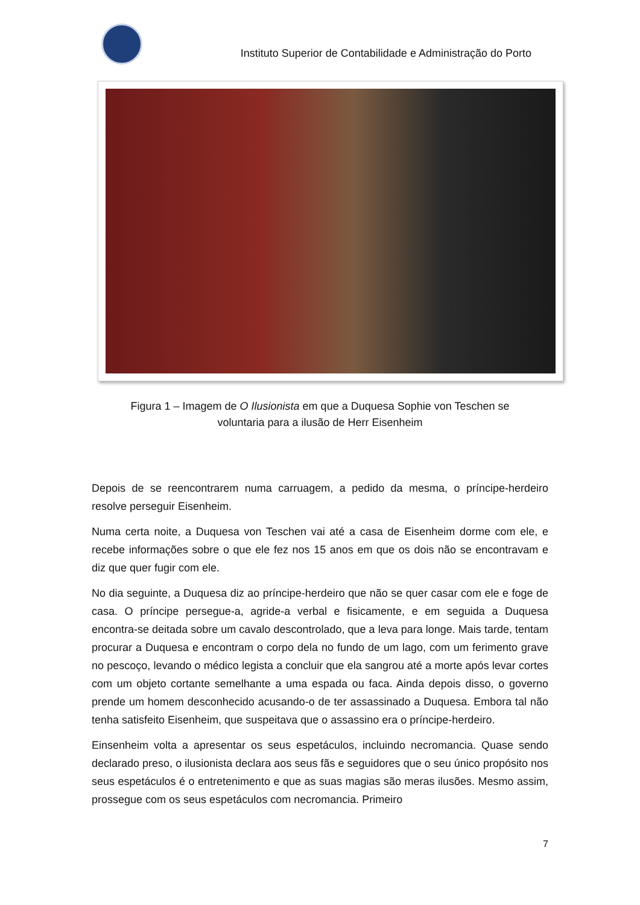Instituto Superior de Contabilidade e Administração do Porto
Figura 1 – Imagem de O Ilusionista em que a Duquesa Sophie von Teschen se voluntaria para a ilusão de Herr Eisenheim
Depois de se reencontrarem numa carruagem, a pedido da mesma, o príncipe-herdeiro resolve perseguir Eisenheim.
Numa certa noite, a Duquesa von Teschen vai até a casa de Eisenheim dorme com ele, e recebe informações sobre o que ele fez nos 15 anos em que os dois não se encontravam e diz que quer fugir com ele.
No dia seguinte, a Duquesa diz ao príncipe-herdeiro que não se quer casar com ele e foge de casa. O príncipe persegue-a, agride-a verbal e fisicamente, e em seguida a Duquesa encontra-se deitada sobre um cavalo descontrolado, que a leva para longe. Mais tarde, tentam procurar a Duquesa e encontram o corpo dela no fundo de um lago, com um ferimento grave no pescoço, levando o médico legista a concluir que ela sangrou até a morte após levar cortes com um objeto cortante semelhante a uma espada ou faca. Ainda depois disso, o governo prende um homem desconhecido acusando-o de ter assassinado a Duquesa. Embora tal não tenha satisfeito Eisenheim, que suspeitava que o assassino era o príncipe-herdeiro.
Einsenheim volta a apresentar os seus espetáculos, incluindo necromancia. Quase sendo declarado preso, o ilusionista declara aos seus fãs e seguidores que o seu único propósito nos seus espetáculos é o entretenimento e que as suas magias são meras ilusões. Mesmo assim, prossegue com os seus espetáculos com necromancia. Primeiro
7